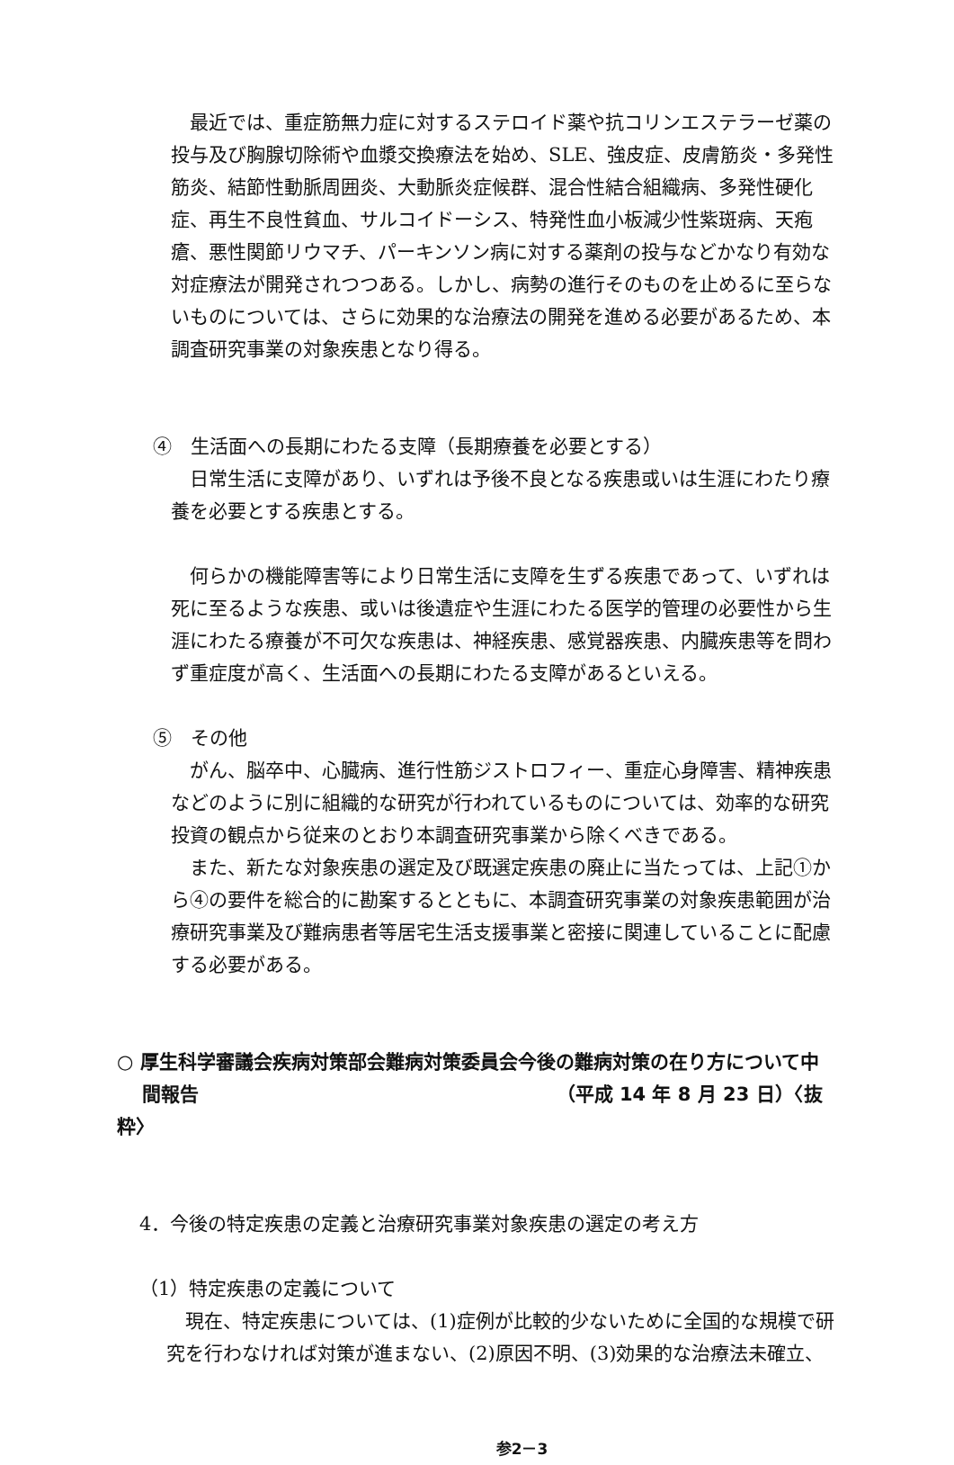最近では、重症筋無力症に対するステロイド薬や抗コリンエステラーゼ薬の投与及び胸腺切除術や血漿交換療法を始め、SLE、強皮症、皮膚筋炎・多発性筋炎、結節性動脈周囲炎、大動脈炎症候群、混合性結合組織病、多発性硬化症、再生不良性貧血、サルコイドーシス、特発性血小板減少性紫斑病、天疱瘡、悪性関節リウマチ、パーキンソン病に対する薬剤の投与などかなり有効な対症療法が開発されつつある。しかし、病勢の進行そのものを止めるに至らないものについては、さらに効果的な治療法の開発を進める必要があるため、本調査研究事業の対象疾患となり得る。
④　生活面への長期にわたる支障（長期療養を必要とする）
日常生活に支障があり、いずれは予後不良となる疾患或いは生涯にわたり療養を必要とする疾患とする。
何らかの機能障害等により日常生活に支障を生ずる疾患であって、いずれは死に至るような疾患、或いは後遺症や生涯にわたる医学的管理の必要性から生涯にわたる療養が不可欠な疾患は、神経疾患、感覚器疾患、内臓疾患等を問わず重症度が高く、生活面への長期にわたる支障があるといえる。
⑤　その他
がん、脳卒中、心臓病、進行性筋ジストロフィー、重症心身障害、精神疾患などのように別に組織的な研究が行われているものについては、効率的な研究投資の観点から従来のとおり本調査研究事業から除くべきである。
また、新たな対象疾患の選定及び既選定疾患の廃止に当たっては、上記①から④の要件を総合的に勘案するとともに、本調査研究事業の対象疾患範囲が治療研究事業及び難病患者等居宅生活支援事業と密接に関連していることに配慮する必要がある。
○ 厚生科学審議会疾病対策部会難病対策委員会今後の難病対策の在り方について中
　 間報告 （平成 14 年 8 月 23 日）〈抜粋〉
4．今後の特定疾患の定義と治療研究事業対象疾患の選定の考え方
（1）特定疾患の定義について
現在、特定疾患については、(1)症例が比較的少ないために全国的な規模で研究を行わなければ対策が進まない、(2)原因不明、(3)効果的な治療法未確立、
参2－3